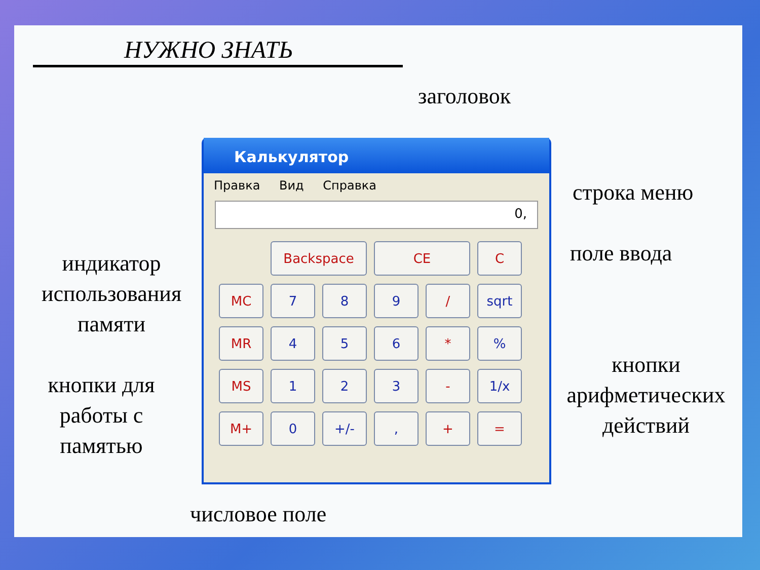НУЖНО ЗНАТЬ
заголовок
Калькулятор
Правка Вид Справка
0,
Backspace
CE
C
MC
7
8
9
/
sqrt
MR
4
5
6
*
%
MS
1
2
3
-
1/x
M+
0
+/-
,
+
=
строка меню
поле ввода
индикатор использования памяти
кнопки для работы с памятью
кнопки арифметических действий
числовое поле